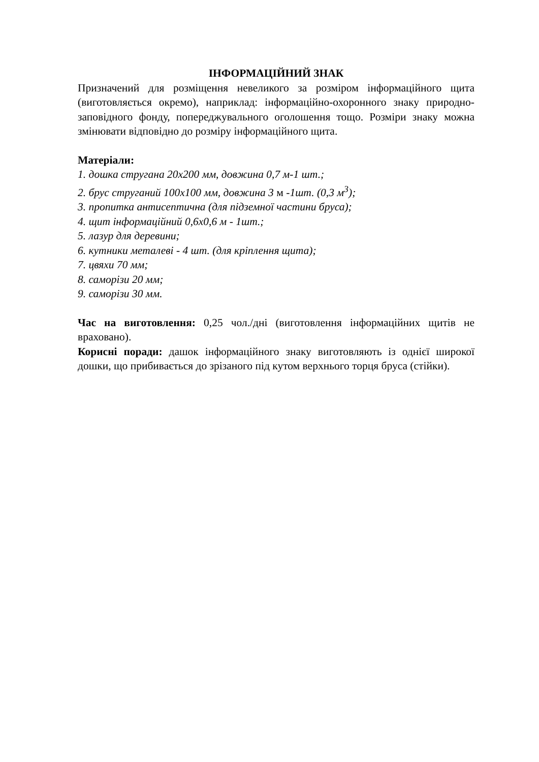ІНФОРМАЦІЙНИЙ ЗНАК
Призначений для розміщення невеликого за розміром інформаційного щита (виготовляється окремо), наприклад: інформаційно-охоронного знаку природно-заповідного фонду, попереджувального оголошення тощо. Розміри знаку можна змінювати відповідно до розміру інформаційного щита.
Матеріали:
1. дошка стругана 20х200 мм, довжина 0,7 м-1 шт.;
2. брус cтруганий 100х100 мм, довжина 3 м -1шт. (0,3 м<sup>3</sup>);
3. пропитка антисептична (для підземної частини бруса);
4. щит інформаційний 0,6х0,6 м - 1шт.;
5. лазур для деревини;
6. кутники металеві - 4 шт. (для кріплення щита);
7. цвяхи 70 мм;
8. саморізи 20 мм;
9. саморізи 30 мм.
Час на виготовлення: 0,25 чол./дні (виготовлення інформаційних щитів не враховано).
Корисні поради: дашок інформаційного знаку виготовляють із однієї широкої дошки, що прибивається до зрізаного під кутом верхнього торця бруса (стійки).